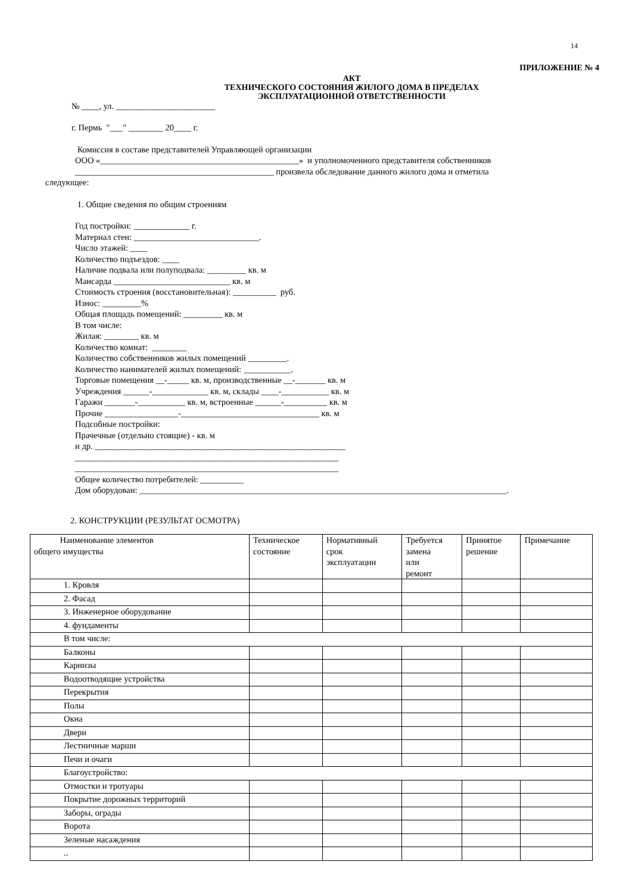14
ПРИЛОЖЕНИЕ № 4
АКТ
ТЕХНИЧЕСКОГО СОСТОЯНИЯ ЖИЛОГО ДОМА В ПРЕДЕЛАХ
ЭКСПЛУАТАЦИОННОЙ ОТВЕТСТВЕННОСТИ
№ ____, ул. _______________________
г. Пермь "___" ________ 20____ г.
Комиссия в составе представителей Управляющей организации
ООО «______________________________________________» и уполномоченного представителя собственников
______________________________________________ произвела обследование данного жилого дома и отметила
следующее:
1. Общие сведения по общим строениям
Год постройки: _____________ г.
Материал стен: _____________________________.
Число этажей: ____
Количество подъездов: ____
Наличие подвала или полуподвала: _________ кв. м
Мансарда ___________________________ кв. м
Стоимость строения (восстановительная): __________ руб.
Износ: _________%
Общая площадь помещений: _________ кв. м
В том числе:
Жилая: ________ кв. м
Количество комнат: ________
Количество собственников жилых помещений _________.
Количество нанимателей жилых помещений: ___________.
Торговые помещения __-_____ кв. м, производственные __-_______ кв. м
Учреждения ______-_____________ кв. м, склады ____-___________ кв. м
Гаражи _______-___________ кв. м, встроенные ______-__________ кв. м
Прочие _________________-________________________________ кв. м
Подсобные постройки:
Прачечные (отдельно стоящие) - кв. м
и др. __________________________________________________________
_____________________________________________________________
_____________________________________________________________
Общее количество потребителей: __________
Дом оборудован: _____________________________________________________________________________________.
2. КОНСТРУКЦИИ (РЕЗУЛЬТАТ ОСМОТРА)
| Наименование элементов общего имущества | Техническое состояние | Нормативный срок эксплуатации | Требуется замена или ремонт | Принятое решение | Примечание |
| 1. Кровля | | | | | |
| 2. Фасад | | | | | |
| 3. Инженерное оборудование | | | | | |
| 4. фундаменты | | | | | |
| В том числе: | | | | | |
| Балконы | | | | | |
| Карнизы | | | | | |
| Водоотводящие устройства | | | | | |
| Перекрытия | | | | | |
| Полы | | | | | |
| Окна | | | | | |
| Двери | | | | | |
| Лестничные марши | | | | | |
| Печи и очаги | | | | | |
| Благоустройство: | | | | | |
| Отмостки и тротуары | | | | | |
| Покрытие дорожных территорий | | | | | |
| Заборы, ограды | | | | | |
| Ворота | | | | | |
| Зеленые насаждения | | | | | |
| .. | | | | | |